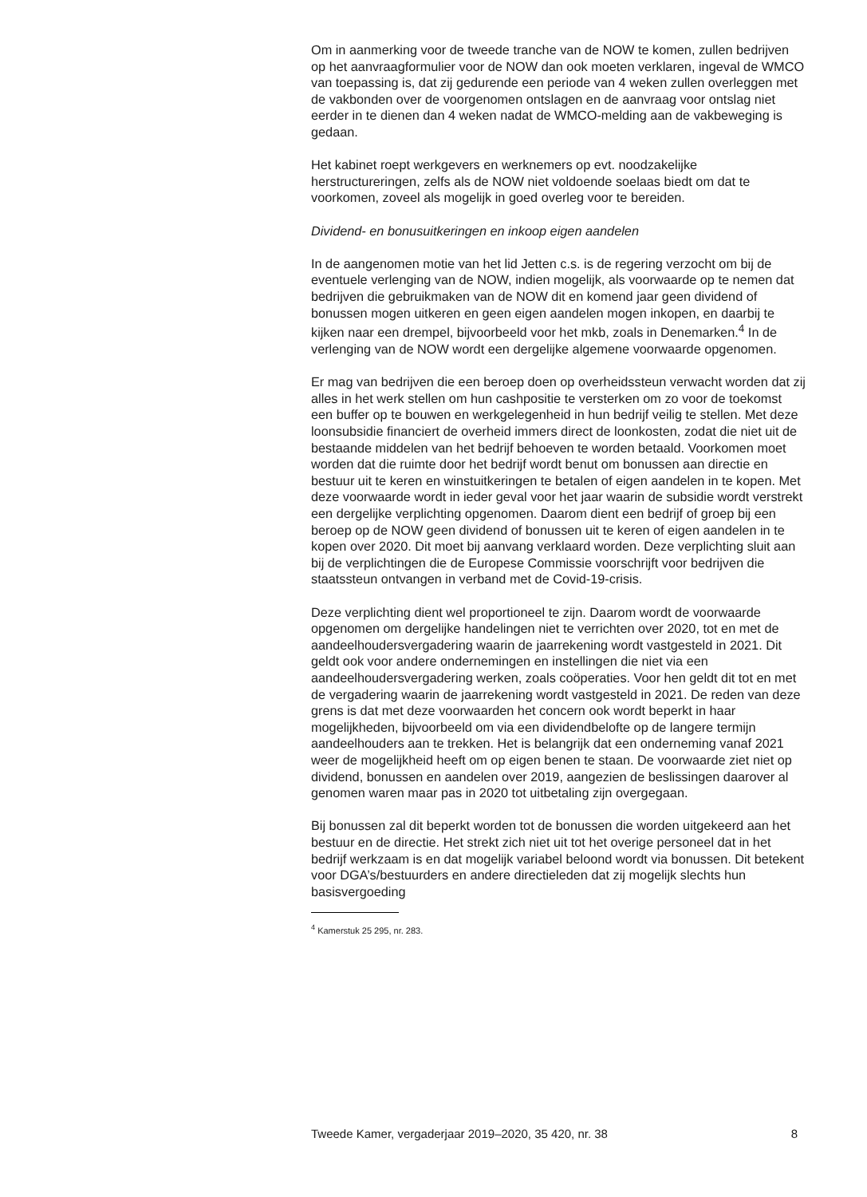Om in aanmerking voor de tweede tranche van de NOW te komen, zullen bedrijven op het aanvraagformulier voor de NOW dan ook moeten verklaren, ingeval de WMCO van toepassing is, dat zij gedurende een periode van 4 weken zullen overleggen met de vakbonden over de voorgenomen ontslagen en de aanvraag voor ontslag niet eerder in te dienen dan 4 weken nadat de WMCO-melding aan de vakbeweging is gedaan.
Het kabinet roept werkgevers en werknemers op evt. noodzakelijke herstructureringen, zelfs als de NOW niet voldoende soelaas biedt om dat te voorkomen, zoveel als mogelijk in goed overleg voor te bereiden.
Dividend- en bonusuitkeringen en inkoop eigen aandelen
In de aangenomen motie van het lid Jetten c.s. is de regering verzocht om bij de eventuele verlenging van de NOW, indien mogelijk, als voorwaarde op te nemen dat bedrijven die gebruikmaken van de NOW dit en komend jaar geen dividend of bonussen mogen uitkeren en geen eigen aandelen mogen inkopen, en daarbij te kijken naar een drempel, bijvoorbeeld voor het mkb, zoals in Denemarken.<sup>4</sup> In de verlenging van de NOW wordt een dergelijke algemene voorwaarde opgenomen.
Er mag van bedrijven die een beroep doen op overheidssteun verwacht worden dat zij alles in het werk stellen om hun cashpositie te versterken om zo voor de toekomst een buffer op te bouwen en werkgelegenheid in hun bedrijf veilig te stellen. Met deze loonsubsidie financiert de overheid immers direct de loonkosten, zodat die niet uit de bestaande middelen van het bedrijf behoeven te worden betaald. Voorkomen moet worden dat die ruimte door het bedrijf wordt benut om bonussen aan directie en bestuur uit te keren en winstuitkeringen te betalen of eigen aandelen in te kopen. Met deze voorwaarde wordt in ieder geval voor het jaar waarin de subsidie wordt verstrekt een dergelijke verplichting opgenomen. Daarom dient een bedrijf of groep bij een beroep op de NOW geen dividend of bonussen uit te keren of eigen aandelen in te kopen over 2020. Dit moet bij aanvang verklaard worden. Deze verplichting sluit aan bij de verplichtingen die de Europese Commissie voorschrijft voor bedrijven die staatssteun ontvangen in verband met de Covid-19-crisis.
Deze verplichting dient wel proportioneel te zijn. Daarom wordt de voorwaarde opgenomen om dergelijke handelingen niet te verrichten over 2020, tot en met de aandeelhoudersvergadering waarin de jaarrekening wordt vastgesteld in 2021. Dit geldt ook voor andere ondernemingen en instellingen die niet via een aandeelhoudersvergadering werken, zoals coöperaties. Voor hen geldt dit tot en met de vergadering waarin de jaarrekening wordt vastgesteld in 2021. De reden van deze grens is dat met deze voorwaarden het concern ook wordt beperkt in haar mogelijkheden, bijvoorbeeld om via een dividendbelofte op de langere termijn aandeelhouders aan te trekken. Het is belangrijk dat een onderneming vanaf 2021 weer de mogelijkheid heeft om op eigen benen te staan. De voorwaarde ziet niet op dividend, bonussen en aandelen over 2019, aangezien de beslissingen daarover al genomen waren maar pas in 2020 tot uitbetaling zijn overgegaan.
Bij bonussen zal dit beperkt worden tot de bonussen die worden uitgekeerd aan het bestuur en de directie. Het strekt zich niet uit tot het overige personeel dat in het bedrijf werkzaam is en dat mogelijk variabel beloond wordt via bonussen. Dit betekent voor DGA’s/bestuurders en andere directieleden dat zij mogelijk slechts hun basisvergoeding
<sup>4</sup> Kamerstuk 25 295, nr. 283.
Tweede Kamer, vergaderjaar 2019–2020, 35 420, nr. 38 8